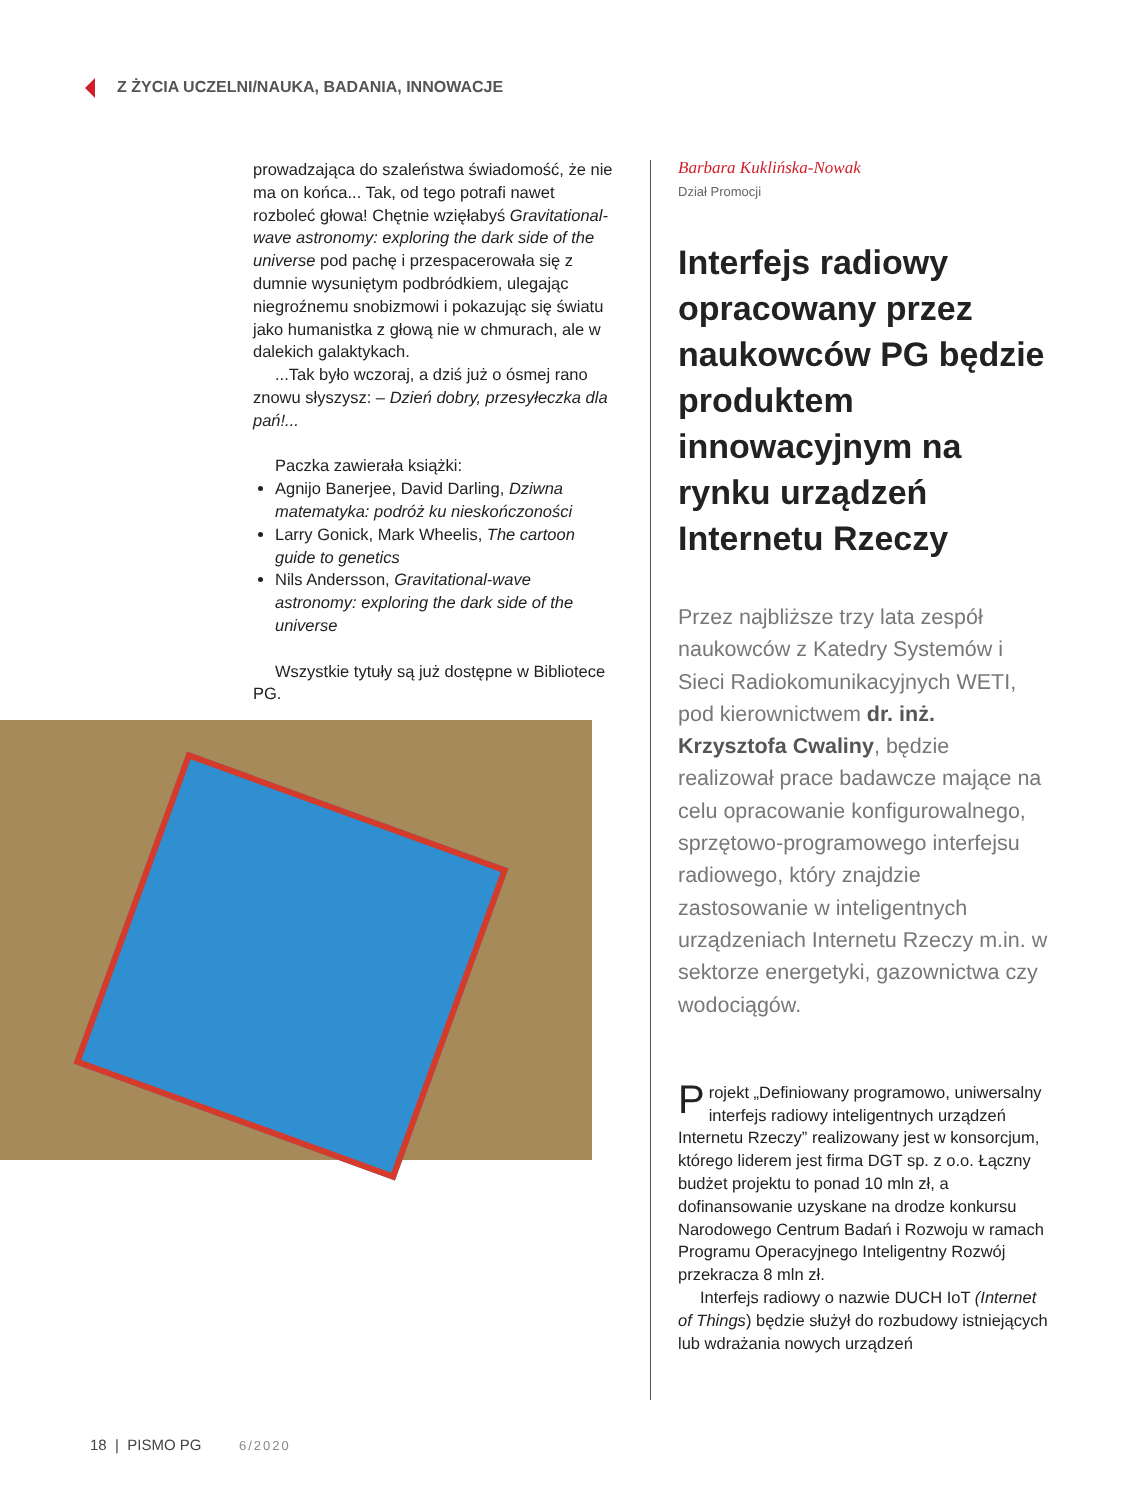Z ŻYCIA UCZELNI/NAUKA, BADANIA, INNOWACJE
prowadzająca do szaleństwa świadomość, że nie ma on końca... Tak, od tego potrafi nawet rozboleć głowa! Chętnie wzięłabyś Gravitational-wave astronomy: exploring the dark side of the universe pod pachę i przespacerowała się z dumnie wysuniętym podbródkiem, ulegając niegroźnemu snobizmowi i pokazując się światu jako humanistka z głową nie w chmurach, ale w dalekich galaktykach.
...Tak było wczoraj, a dziś już o ósmej rano znowu słyszysz: – Dzień dobry, przesyłeczka dla pań!...
Paczka zawierała książki:
Agnijo Banerjee, David Darling, Dziwna matematyka: podróż ku nieskończoności
Larry Gonick, Mark Wheelis, The cartoon guide to genetics
Nils Andersson, Gravitational-wave astronomy: exploring the dark side of the universe
Wszystkie tytuły są już dostępne w Bibliotece PG.
Barbara Kuklińska-Nowak
Dział Promocji
Interfejs radiowy opracowany przez naukowców PG będzie produktem innowacyjnym na rynku urządzeń Internetu Rzeczy
Przez najbliższe trzy lata zespół naukowców z Katedry Systemów i Sieci Radiokomunikacyjnych WETI, pod kierownictwem dr. inż. Krzysztofa Cwaliny, będzie realizował prace badawcze mające na celu opracowanie konfigurowalnego, sprzętowo-programowego interfejsu radiowego, który znajdzie zastosowanie w inteligentnych urządzeniach Internetu Rzeczy m.in. w sektorze energetyki, gazownictwa czy wodociągów.
Projekt „Definiowany programowo, uniwersalny interfejs radiowy inteligentnych urządzeń Internetu Rzeczy” realizowany jest w konsorcjum, którego liderem jest firma DGT sp. z o.o. Łączny budżet projektu to ponad 10 mln zł, a dofinansowanie uzyskane na drodze konkursu Narodowego Centrum Badań i Rozwoju w ramach Programu Operacyjnego Inteligentny Rozwój przekracza 8 mln zł.
Interfejs radiowy o nazwie DUCH IoT (Internet of Things) będzie służył do rozbudowy istniejących lub wdrażania nowych urządzeń
18 | PISMO PG 6/2020